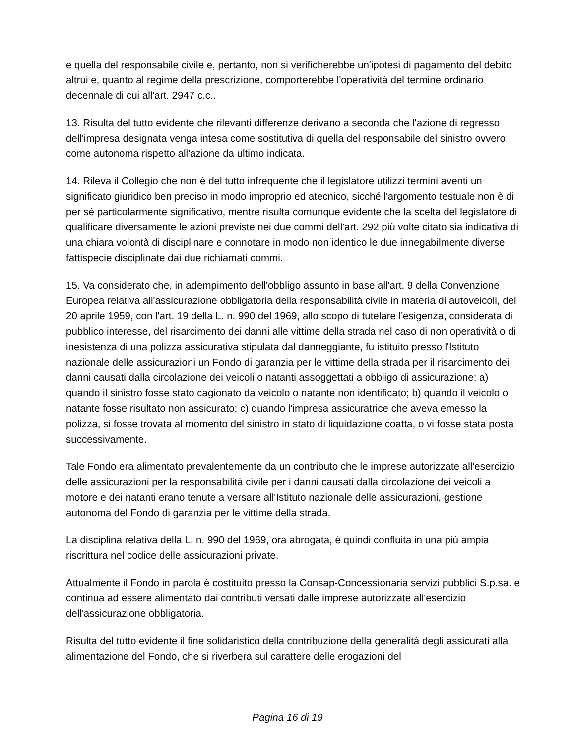e quella del responsabile civile e, pertanto, non si verificherebbe un'ipotesi di pagamento del debito altrui e, quanto al regime della prescrizione, comporterebbe l'operatività del termine ordinario decennale di cui all'art. 2947 c.c..
13. Risulta del tutto evidente che rilevanti differenze derivano a seconda che l'azione di regresso dell'impresa designata venga intesa come sostitutiva di quella del responsabile del sinistro ovvero come autonoma rispetto all'azione da ultimo indicata.
14. Rileva il Collegio che non è del tutto infrequente che il legislatore utilizzi termini aventi un significato giuridico ben preciso in modo improprio ed atecnico, sicché l'argomento testuale non è di per sé particolarmente significativo, mentre risulta comunque evidente che la scelta del legislatore di qualificare diversamente le azioni previste nei due commi dell'art. 292 più volte citato sia indicativa di una chiara volontà di disciplinare e connotare in modo non identico le due innegabilmente diverse fattispecie disciplinate dai due richiamati commi.
15. Va considerato che, in adempimento dell'obbligo assunto in base all'art. 9 della Convenzione Europea relativa all'assicurazione obbligatoria della responsabilità civile in materia di autoveicoli, del 20 aprile 1959, con l'art. 19 della L. n. 990 del 1969, allo scopo di tutelare l'esigenza, considerata di pubblico interesse, del risarcimento dei danni alle vittime della strada nel caso di non operatività o di inesistenza di una polizza assicurativa stipulata dal danneggiante, fu istituito presso l'Istituto nazionale delle assicurazioni un Fondo di garanzia per le vittime della strada per il risarcimento dei danni causati dalla circolazione dei veicoli o natanti assoggettati a obbligo di assicurazione: a) quando il sinistro fosse stato cagionato da veicolo o natante non identificato; b) quando il veicolo o natante fosse risultato non assicurato; c) quando l'impresa assicuratrice che aveva emesso la polizza, si fosse trovata al momento del sinistro in stato di liquidazione coatta, o vi fosse stata posta successivamente.
Tale Fondo era alimentato prevalentemente da un contributo che le imprese autorizzate all'esercizio delle assicurazioni per la responsabilità civile per i danni causati dalla circolazione dei veicoli a motore e dei natanti erano tenute a versare all'Istituto nazionale delle assicurazioni, gestione autonoma del Fondo di garanzia per le vittime della strada.
La disciplina relativa della L. n. 990 del 1969, ora abrogata, è quindi confluita in una più ampia riscrittura nel codice delle assicurazioni private.
Attualmente il Fondo in parola è costituito presso la Consap-Concessionaria servizi pubblici S.p.sa. e continua ad essere alimentato dai contributi versati dalle imprese autorizzate all'esercizio dell'assicurazione obbligatoria.
Risulta del tutto evidente il fine solidaristico della contribuzione della generalità degli assicurati alla alimentazione del Fondo, che si riverbera sul carattere delle erogazioni del
Pagina 16 di 19